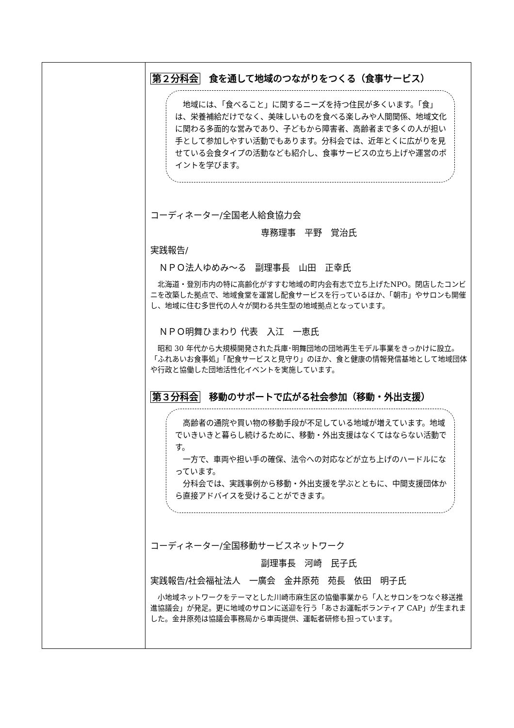| | 第２分科会 食を通して地域のつながりをつくる（食事サービス） 地域には、「食べること」に関するニーズを持つ住民が多くいます。「食」は、栄養補給だけでなく、美味しいものを食べる楽しみや人間関係、地域文化に関わる多面的な営みであり、子どもから障害者、高齢者まで多くの人が担い手として参加しやすい活動でもあります。分科会では、近年とくに広がりを見せている会食タイプの活動なども紹介し、食事サービスの立ち上げや運営のポイントを学びます。 コーディネーター/全国老人給食協力会 専務理事 平野 覚治氏 実践報告/ ＮＰＯ法人ゆめみ～る 副理事長 山田 正幸氏 北海道・登別市内の特に高齢化がすすむ地域の町内会有志で立ち上げたNPO。閉店したコンビニを改築した拠点で、地域食堂を運営し配食サービスを行っているほか、「朝市」やサロンも開催し、地域に住む多世代の人々が関わる共生型の地域拠点となっています。 ＮＰＯ明舞ひまわり 代表 入江 一恵氏 昭和 30 年代から大規模開発された兵庫･明舞団地の団地再生モデル事業をきっかけに設立。「ふれあいお食事処」「配食サービスと見守り」のほか、食と健康の情報発信基地として地域団体や行政と協働した団地活性化イベントを実施しています。 第３分科会 移動のサポートで広がる社会参加（移動・外出支援） 高齢者の通院や買い物の移動手段が不足している地域が増えています。地域でいきいきと暮らし続けるために、移動・外出支援はなくてはならない活動です。 一方で、車両や担い手の確保、法令への対応などが立ち上げのハードルになっています。 分科会では、実践事例から移動・外出支援を学ぶとともに、中間支援団体から直接アドバイスを受けることができます。 コーディネーター/全国移動サービスネットワーク 副理事長 河崎 民子氏 実践報告/社会福祉法人 一廣会 金井原苑 苑長 依田 明子氏 小地域ネットワークをテーマとした川崎市麻生区の協働事業から「人とサロンをつなぐ移送推進協議会」が発足。更に地域のサロンに送迎を行う「あさお運転ボランティア CAP」が生まれました。金井原苑は協議会事務局から車両提供、運転者研修も担っています。 |